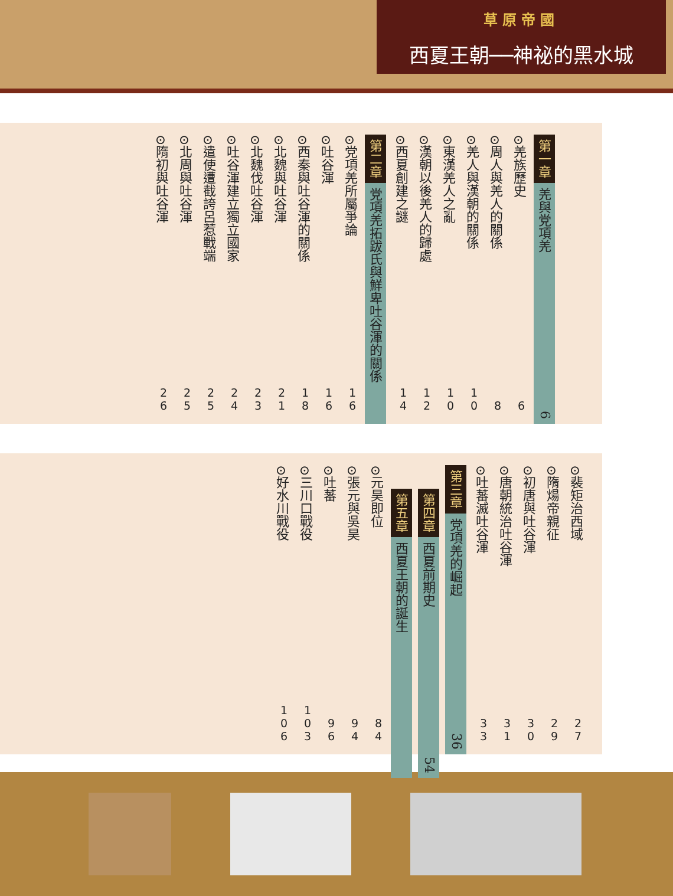草原帝國
西夏王朝──神祕的黑水城
第一章 羌與党項羌 6
⊙羌族歷史 6
⊙周人與羌人的關係 8
⊙羌人與漢朝的關係 10
⊙東漢羌人之亂 10
⊙漢朝以後羌人的歸處 12
⊙西夏創建之謎 14
第二章 党項羌拓跋氏與鮮卑吐谷渾的關係
⊙党項羌所屬爭論 16
⊙吐谷渾 16
⊙西秦與吐谷渾的關係 18
⊙北魏與吐谷渾 21
⊙北魏伐吐谷渾 23
⊙吐谷渾建立獨立國家 24
⊙遣使遭截誇呂惹戰端 25
⊙北周與吐谷渾 25
⊙隋初與吐谷渾 26
⊙裴矩治西域 27
⊙隋煬帝親征 29
⊙初唐與吐谷渾 30
⊙唐朝統治吐谷渾 31
⊙吐蕃滅吐谷渾 33
第三章 党項羌的崛起 36
第四章 西夏前期史 54
第五章 西夏王朝的誕生
⊙元昊即位 84
⊙張元與吳昊 94
⊙吐蕃 96
⊙三川口戰役 103
⊙好水川戰役 106